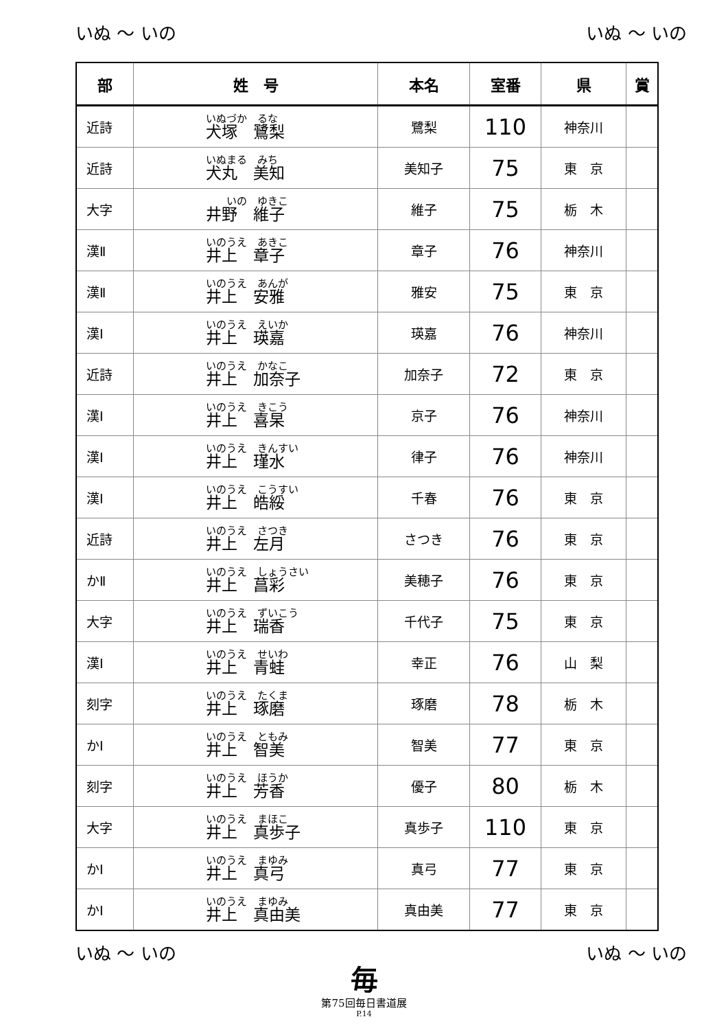いぬ ～ いの いぬ ～ いの
| 部 | 姓 号 | 本名 | 室番 | 県 | 賞 |
| --- | --- | --- | --- | --- | --- |
| 近詩 | いぬづか るな 犬塚 鷺梨 | 鷺梨 | 110 | 神奈川 | |
| 近詩 | いぬまる みち 犬丸 美知 | 美知子 | 75 | 東 京 | |
| 大字 | いの ゆきこ 井野 維子 | 維子 | 75 | 栃 木 | |
| 漢Ⅱ | いのうえ あきこ 井上 章子 | 章子 | 76 | 神奈川 | |
| 漢Ⅱ | いのうえ あんが 井上 安雅 | 雅安 | 75 | 東 京 | |
| 漢Ⅰ | いのうえ えいか 井上 瑛嘉 | 瑛嘉 | 76 | 神奈川 | |
| 近詩 | いのうえ かなこ 井上 加奈子 | 加奈子 | 72 | 東 京 | |
| 漢Ⅰ | いのうえ きこう 井上 喜杲 | 京子 | 76 | 神奈川 | |
| 漢Ⅰ | いのうえ きんすい 井上 瑾水 | 律子 | 76 | 神奈川 | |
| 漢Ⅰ | いのうえ こうすい 井上 皓綏 | 千春 | 76 | 東 京 | |
| 近詩 | いのうえ さつき 井上 左月 | さつき | 76 | 東 京 | |
| かⅡ | いのうえ しょうさい 井上 菖彩 | 美穂子 | 76 | 東 京 | |
| 大字 | いのうえ ずいこう 井上 瑞香 | 千代子 | 75 | 東 京 | |
| 漢Ⅰ | いのうえ せいわ 井上 青蛙 | 幸正 | 76 | 山 梨 | |
| 刻字 | いのうえ たくま 井上 琢磨 | 琢磨 | 78 | 栃 木 | |
| かⅠ | いのうえ ともみ 井上 智美 | 智美 | 77 | 東 京 | |
| 刻字 | いのうえ ほうか 井上 芳香 | 優子 | 80 | 栃 木 | |
| 大字 | いのうえ まほこ 井上 真歩子 | 真歩子 | 110 | 東 京 | |
| かⅠ | いのうえ まゆみ 井上 真弓 | 真弓 | 77 | 東 京 | |
| かⅠ | いのうえ まゆみ 井上 真由美 | 真由美 | 77 | 東 京 | |
いぬ ～ いの いぬ ～ いの
毎
第75回毎日書道展
P.14